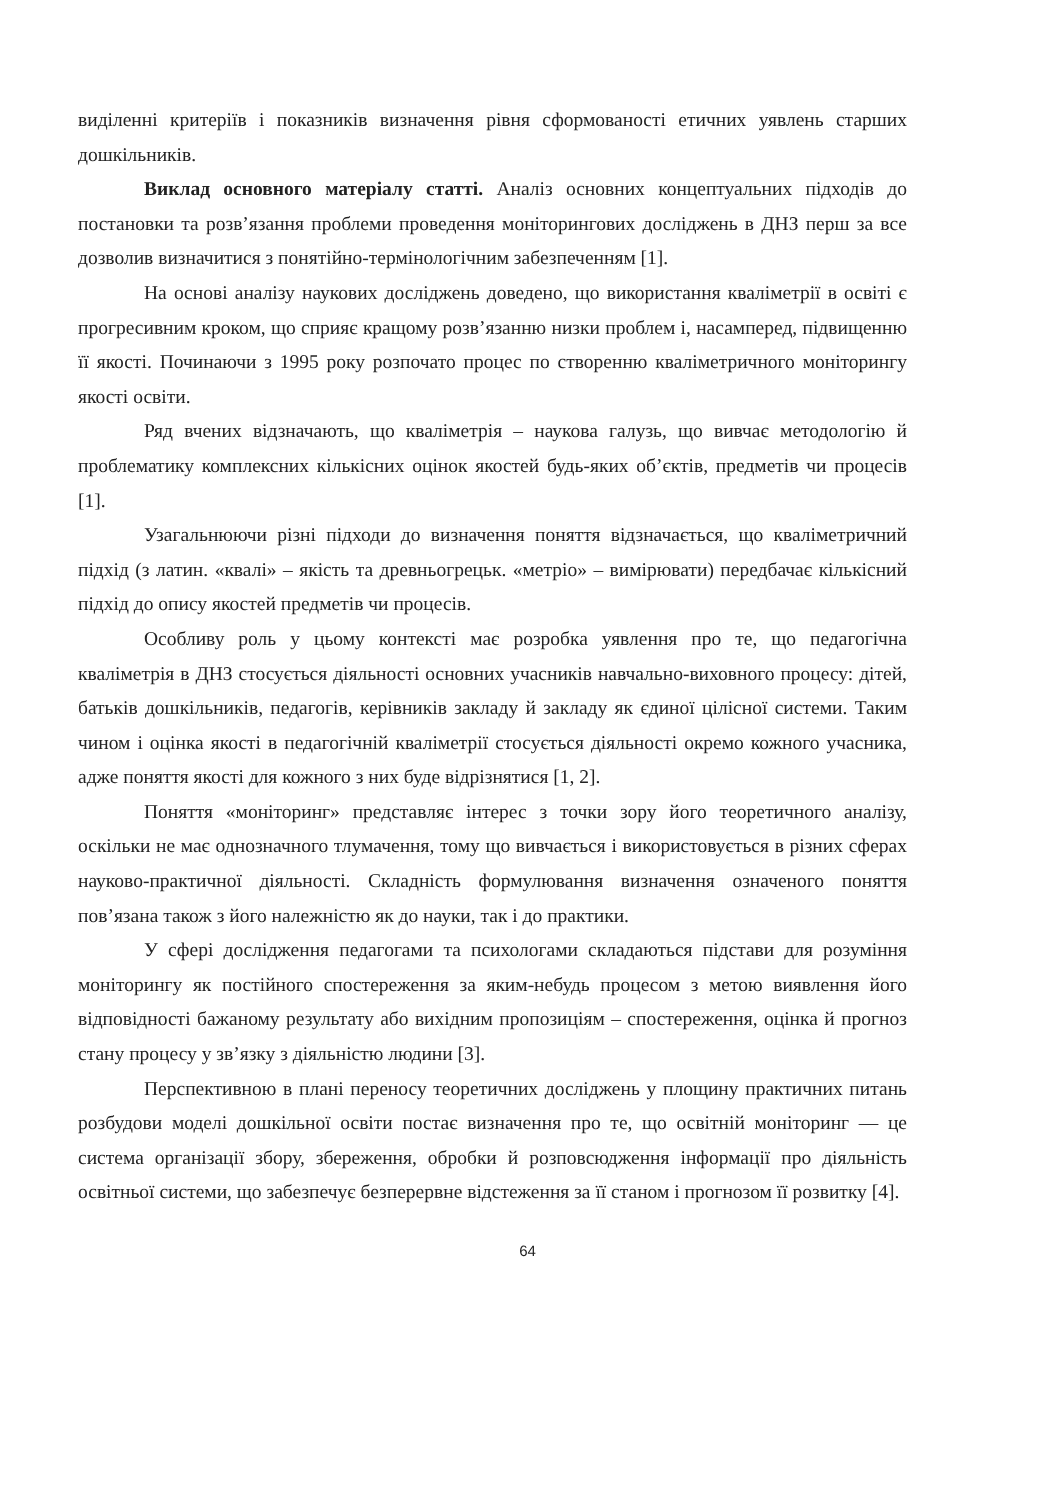виділенні критеріїв і показників визначення рівня сформованості етичних уявлень старших дошкільників.
Виклад основного матеріалу статті. Аналіз основних концептуальних підходів до постановки та розв’язання проблеми проведення моніторингових досліджень в ДНЗ перш за все дозволив визначитися з понятійно-термінологічним забезпеченням [1].
На основі аналізу наукових досліджень доведено, що використання кваліметрії в освіті є прогресивним кроком, що сприяє кращому розв’язанню низки проблем і, насамперед, підвищенню її якості. Починаючи з 1995 року розпочато процес по створенню кваліметричного моніторингу якості освіти.
Ряд вчених відзначають, що кваліметрія – наукова галузь, що вивчає методологію й проблематику комплексних кількісних оцінок якостей будь-яких об’єктів, предметів чи процесів [1].
Узагальнюючи різні підходи до визначення поняття відзначається, що кваліметричний підхід (з латин. «квалі» – якість та древньогрецьк. «метріо» – вимірювати) передбачає кількісний підхід до опису якостей предметів чи процесів.
Особливу роль у цьому контексті має розробка уявлення про те, що педагогічна кваліметрія в ДНЗ стосується діяльності основних учасників навчально-виховного процесу: дітей, батьків дошкільників, педагогів, керівників закладу й закладу як єдиної цілісної системи. Таким чином і оцінка якості в педагогічній кваліметрії стосується діяльності окремо кожного учасника, адже поняття якості для кожного з них буде відрізнятися [1, 2].
Поняття «моніторинг» представляє інтерес з точки зору його теоретичного аналізу, оскільки не має однозначного тлумачення, тому що вивчається і використовується в різних сферах науково-практичної діяльності. Складність формулювання визначення означеного поняття пов’язана також з його належністю як до науки, так і до практики.
У сфері дослідження педагогами та психологами складаються підстави для розуміння моніторингу як постійного спостереження за яким-небудь процесом з метою виявлення його відповідності бажаному результату або вихідним пропозиціям – спостереження, оцінка й прогноз стану процесу у зв’язку з діяльністю людини [3].
Перспективною в плані переносу теоретичних досліджень у площину практичних питань розбудови моделі дошкільної освіти постає визначення про те, що освітній моніторинг — це система організації збору, збереження, обробки й розповсюдження інформації про діяльність освітньої системи, що забезпечує безперервне відстеження за її станом і прогнозом її розвитку [4].
64